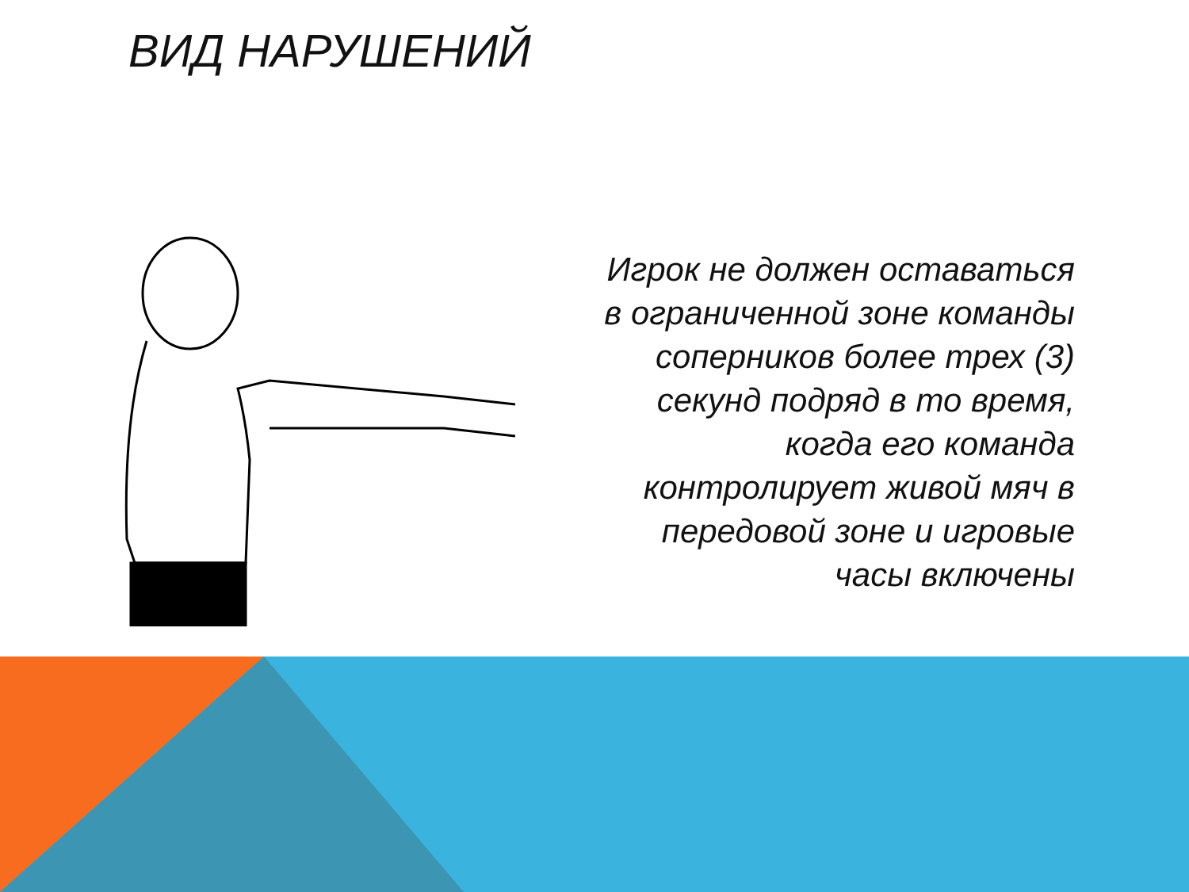ВИД НАРУШЕНИЙ
Игрок не должен оставаться в ограниченной зоне команды соперников более трех (3) секунд подряд в то время, когда его команда контролирует живой мяч в передовой зоне и игровые часы включены